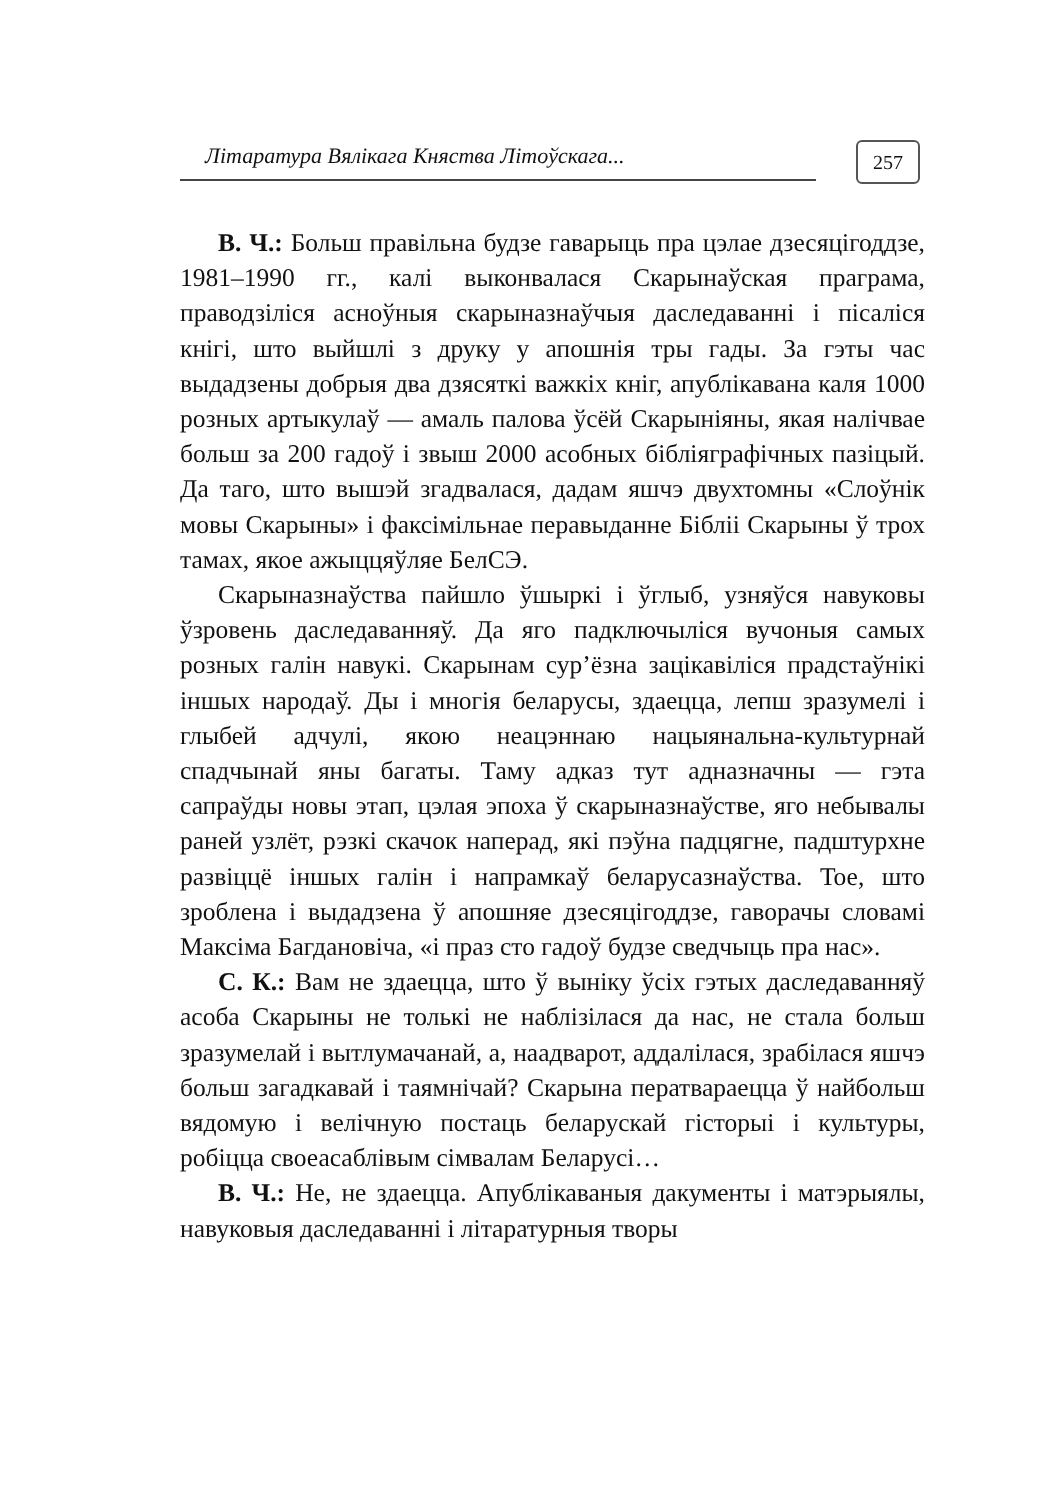Літаратура Вялікага Княства Літоўскага...
257
В. Ч.: Больш правільна будзе гаварыць пра цэлае дзесяцігоддзе, 1981–1990 гг., калі выконвалася Скарынаўская праграма, праводзіліся асноўныя скарыназнаўчыя даследаванні і пісаліся кнігі, што выйшлі з друку у апошнія тры гады. За гэты час выдадзены добрыя два дзясяткі важкіх кніг, апублікавана каля 1000 розных артыкулаў — амаль палова ўсёй Скарыніяны, якая налічвае больш за 200 гадоў і звыш 2000 асобных бібліяграфічных пазіцый. Да таго, што вышэй згадвалася, дадам яшчэ двухтомны «Слоўнік мовы Скарыны» і факсімільнае перавыданне Бібліі Скарыны ў трох тамах, якое ажыццяўляе БелСЭ.
Скарыназнаўства пайшло ўшыркі і ўглыб, узняўся навуковы ўзровень даследаванняў. Да яго падключыліся вучоныя самых розных галін навукі. Скарынам сур’ёзна зацікавіліся прадстаўнікі іншых народаў. Ды і многія беларусы, здаецца, лепш зразумелі і глыбей адчулі, якою неацэннаю нацыянальна-культурнай спадчынай яны багаты. Таму адказ тут адназначны — гэта сапраўды новы этап, цэлая эпоха ў скарыназнаўстве, яго небывалы раней узлёт, рэзкі скачок наперад, які пэўна падцягне, падштурхне развіццё іншых галін і напрамкаў беларусазнаўства. Тое, што зроблена і выдадзена ў апошняе дзесяцігоддзе, гаворачы словамі Максіма Багдановіча, «і праз сто гадоў будзе сведчыць пра нас».
С. К.: Вам не здаецца, што ў выніку ўсіх гэтых даследаванняў асоба Скарыны не толькі не наблізілася да нас, не стала больш зразумелай і вытлумачанай, а, наадварот, аддалілася, зрабілася яшчэ больш загадкавай і таямнічай? Скарына ператвараецца ў найбольш вядомую і велічную постаць беларускай гісторыі і культуры, робіцца своеасаблівым сімвалам Беларусі…
В. Ч.: Не, не здаецца. Апублікаваныя дакументы і матэрыялы, навуковыя даследаванні і літаратурныя творы